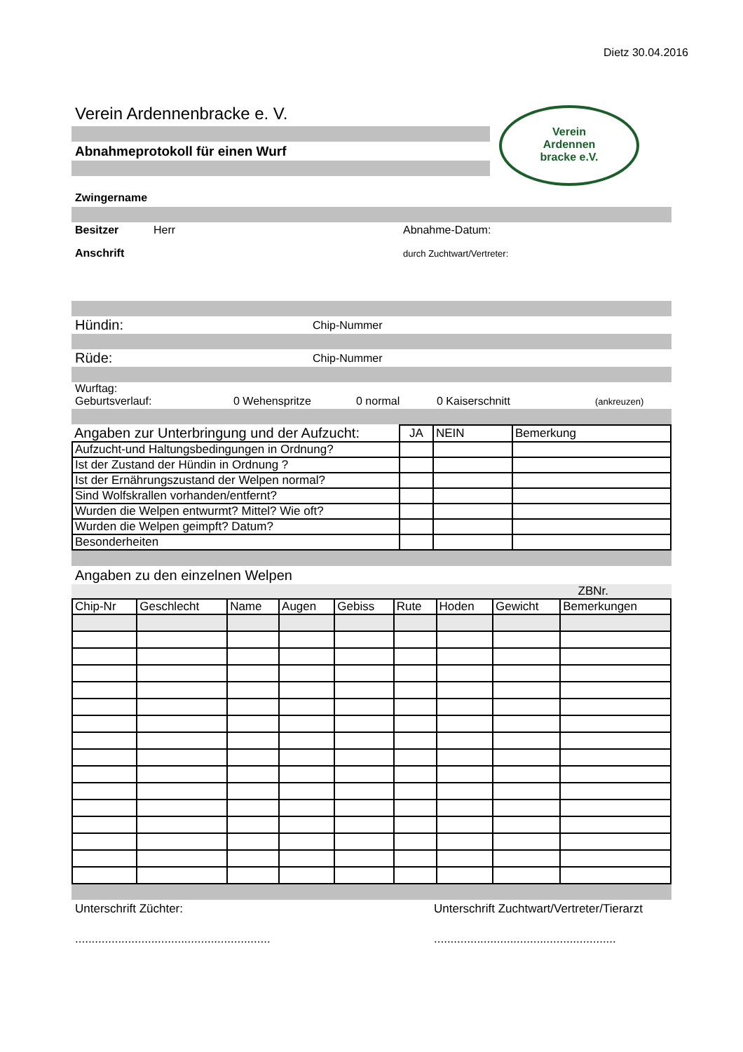Dietz 30.04.2016
Verein Ardennenbracke e. V.
Abnahmeprotokoll für einen Wurf
Verein
Ardennen
bracke e.V.
Zwingername
Besitzer Herr Abnahme-Datum:
Anschrift durch Zuchtwart/Vertreter:
Hündin: Chip-Nummer
Rüde: Chip-Nummer
Wurftag:
Geburtsverlauf: 0 Wehenspritze 0 normal 0 Kaiserschnitt (ankreuzen)
| Angaben zur Unterbringung und der Aufzucht: | JA | NEIN | Bemerkung |
| --- | --- | --- | --- |
| Aufzucht-und Haltungsbedingungen in Ordnung? | | | |
| Ist der Zustand der Hündin in Ordnung ? | | | |
| Ist der Ernährungszustand der Welpen normal? | | | |
| Sind Wolfskrallen vorhanden/entfernt? | | | |
| Wurden die Welpen entwurmt? Mittel? Wie oft? | | | |
| Wurden die Welpen geimpft? Datum? | | | |
| Besonderheiten | | | |
Angaben zu den einzelnen Welpen
ZBNr.
| Chip-Nr | Geschlecht | Name | Augen | Gebiss | Rute | Hoden | Gewicht | Bemerkungen |
| --- | --- | --- | --- | --- | --- | --- | --- | --- |
Unterschrift Züchter: Unterschrift Zuchtwart/Vertreter/Tierarzt
..................................................................................................................